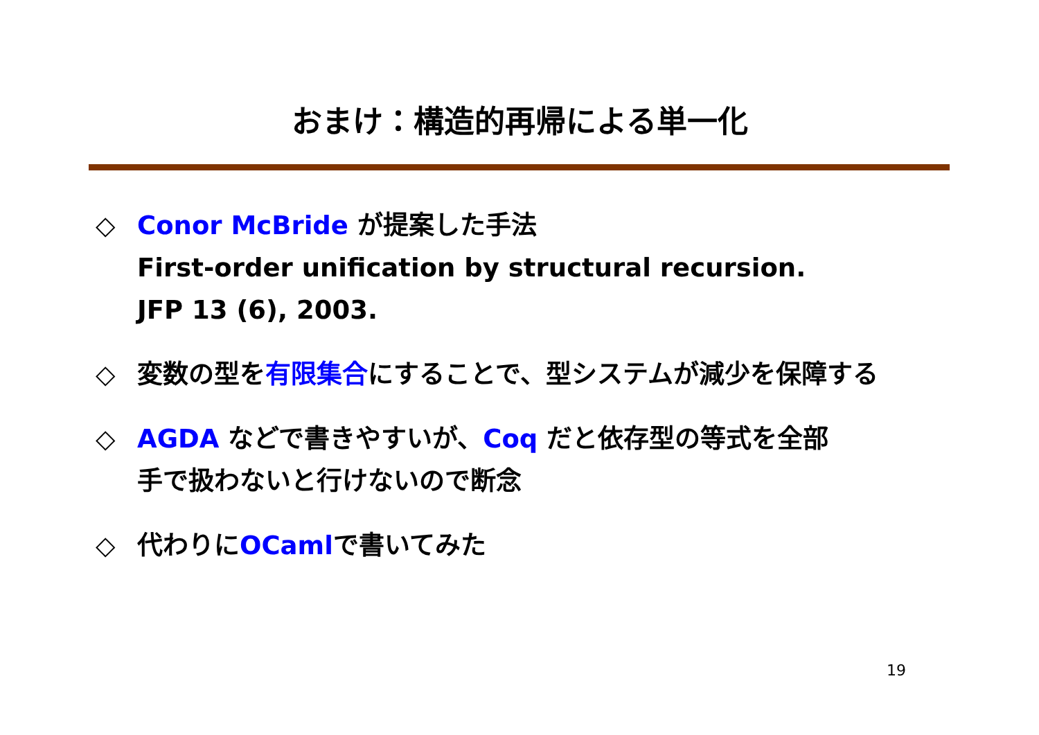おまけ：構造的再帰による単一化
◇ Conor McBride が提案した手法
First-order unification by structural recursion.
JFP 13 (6), 2003.
◇ 変数の型を有限集合にすることで、型システムが減少を保障する
◇ AGDA などで書きやすいが、Coq だと依存型の等式を全部
手で扱わないと行けないので断念
◇ 代わりにOCamlで書いてみた
19